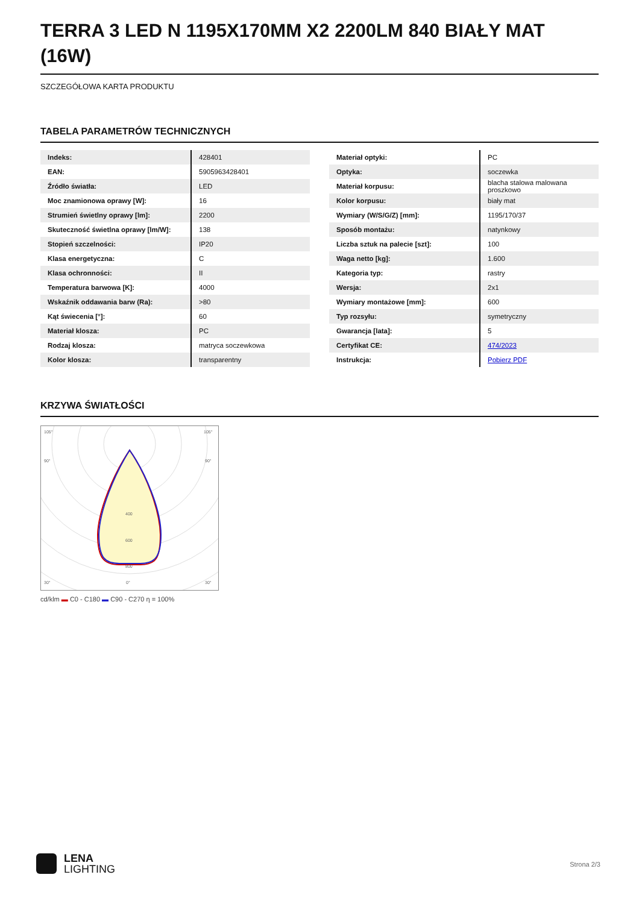TERRA 3 LED N 1195X170MM X2 2200LM 840 BIAŁY MAT (16W)
SZCZEGÓŁOWA KARTA PRODUKTU
TABELA PARAMETRÓW TECHNICZNYCH
| Indeks: | 428401 |
| EAN: | 5905963428401 |
| Źródło światła: | LED |
| Moc znamionowa oprawy [W]: | 16 |
| Strumień świetlny oprawy [lm]: | 2200 |
| Skuteczność świetlna oprawy [lm/W]: | 138 |
| Stopień szczelności: | IP20 |
| Klasa energetyczna: | C |
| Klasa ochronności: | II |
| Temperatura barwowa [K]: | 4000 |
| Wskaźnik oddawania barw (Ra): | >80 |
| Kąt świecenia [°]: | 60 |
| Materiał klosza: | PC |
| Rodzaj klosza: | matryca soczewkowa |
| Kolor klosza: | transparentny |
| Materiał optyki: | PC |
| Optyka: | soczewka |
| Materiał korpusu: | blacha stalowa malowana proszkowo |
| Kolor korpusu: | biały mat |
| Wymiary (W/S/G/Z) [mm]: | 1195/170/37 |
| Sposób montażu: | natynkowy |
| Liczba sztuk na palecie [szt]: | 100 |
| Waga netto [kg]: | 1.600 |
| Kategoria typ: | rastry |
| Wersja: | 2x1 |
| Wymiary montażowe [mm]: | 600 |
| Typ rozsyłu: | symetryczny |
| Gwarancja [lata]: | 5 |
| Certyfikat CE: | 474/2023 |
| Instrukcja: | Pobierz PDF |
KRZYWA ŚWIATŁOŚCI
105°
105°
90°
90°
400
600
800
30°
0°
30°
cd/klm ▬ C0 - C180 ▬ C90 - C270 η = 100%
LENA
LIGHTING
Strona 2/3